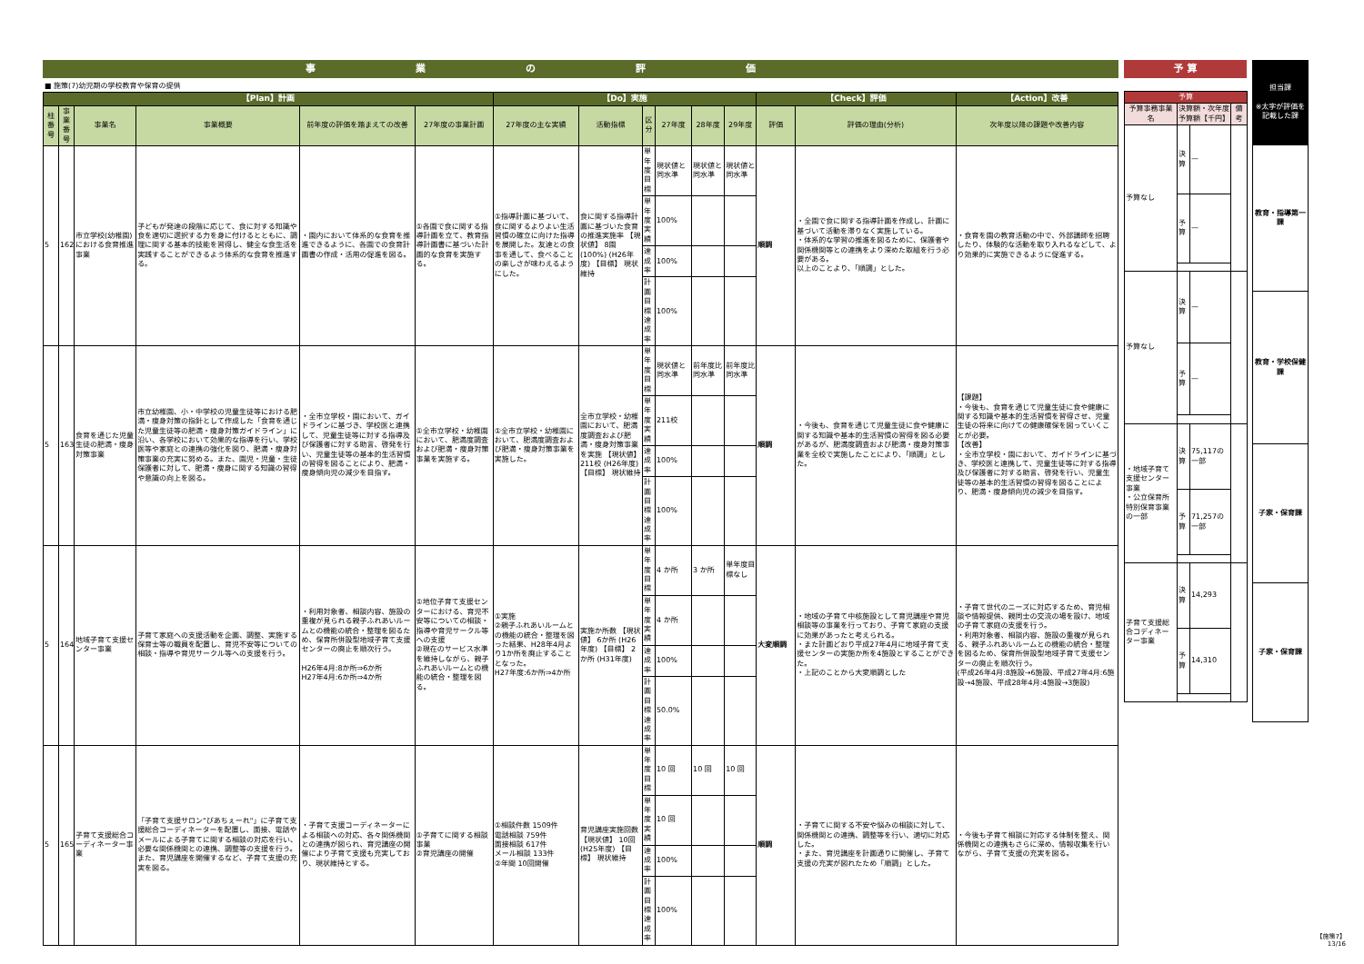事業の評価
■ 施策(7)幼児期の学校教育や保育の提供
| 【Plan】計画 | | | | | | 【Do】実施 | | | | | | 【Check】評価 | | 【Action】改善 |
| --- | --- | --- | --- | --- | --- | --- | --- | --- | --- | --- | --- | --- | --- | --- |
| 柱番号 | 事業番号 | 事業名 | 事業概要 | 前年度の評価を踏まえての改善 | 27年度の事業計画 | 27年度の主な実績 | 活動指標 | 区分 | 27年度 | 28年度 | 29年度 | 評価 | 評価の理由(分析) | 次年度以降の課題や改善内容 |
| 5 | 162 | 市立学校(幼稚園)における食育推進事業 | 子どもが発達の段階に応じて、食に対する知識や食を適切に選択する力を身に付けるとともに、調理に関する基本的技能を習得し、健全な食生活を実践することができるよう体系的な食育を推進する。 | ・園内において体系的な食育を推進できるように、各園での食育計画書の作成・活用の促進を図る。 | ①各園で食に関する指導計画を立て、教育指導計画書に基づいた計画的な食育を実施する。 | ①指導計画に基づいて、食に関するよりよい生活習慣の確立に向けた指導を展開した。友達との食事を通して、食べることの楽しさが味わえるようにした。 | 食に関する指導計画に基づいた食育の推進実施率 【現状値】 8園(100%) (H26年度) 【目標】 現状維持 | 単年度目標 | 現状値と同水準 | 現状値と同水準 | 現状値と同水準 | 順調 | ・全園で食に関する指導計画を作成し、計画に基づいて活動を滞りなく実施している。 ・体系的な学習の推進を図るために、保護者や関係機関等との連携をより深めた取組を行う必要がある。 以上のことより、「順調」とした。 | ・食育を園の教育活動の中で、外部講師を招聘したり、体験的な活動を取り入れるなどして、より効果的に実施できるように促進する。 |
| | | | | | | | | 単年度実績 | 100% | | | | | |
| | | | | | | | | 達成率 | 100% | | | | | |
| | | | | | | | | 計画目標達成率 | 100% | | | | | |
| 5 | 163 | 食育を通じた児童生徒の肥満・痩身対策事業 | 市立幼稚園、小・中学校の児童生徒等における肥満・痩身対策の指針として作成した「食育を通じた児童生徒等の肥満・痩身対策ガイドライン」に沿い、各学校において効果的な指導を行い、学校医等や家庭との連携の強化を図り、肥満・痩身対策事業の充実に努める。また、園児・児童・生徒保護者に対して、肥満・痩身に関する知識の習得や意識の向上を図る。 | ・全市立学校・園において、ガイドラインに基づき、学校医と連携して、児童生徒等に対する指導及び保護者に対する助言、啓発を行い、児童生徒等の基本的生活習慣の習得を図ることにより、肥満・痩身傾向児の減少を目指す。 | ①全市立学校・幼稚園において、肥満度調査および肥満・痩身対策事業を実施する。 | ①全市立学校・幼稚園において、肥満度調査および肥満・痩身対策事業を実施した。 | 全市立学校・幼稚園において、肥満度調査および肥満・痩身対策事業を実施 【現状値】 211校 (H26年度) 【目標】 現状維持 | 単年度目標 | 現状値と同水準 | 前年度比同水準 | 前年度比同水準 | 順調 | ・今後も、食育を通じて児童生徒に食や健康に関する知識や基本的生活習慣の習得を図る必要があるが、肥満度調査および肥満・痩身対策事業を全校で実施したことにより、「順調」とした。 | 【課題】 ・今後も、食育を通じて児童生徒に食や健康に関する知識や基本的生活習慣を習得させ、児童生徒の将来に向けての健康確保を図っていくことが必要。 【改善】 ・全市立学校・園において、ガイドラインに基づき、学校医と連携して、児童生徒等に対する指導及び保護者に対する助言、啓発を行い、児童生徒等の基本的生活習慣の習得を図ることにより、肥満・痩身傾向児の減少を目指す。 |
| | | | | | | | | 単年度実績 | 211校 | | | | | |
| | | | | | | | | 達成率 | 100% | | | | | |
| | | | | | | | | 計画目標達成率 | 100% | | | | | |
| 5 | 164 | 地域子育て支援センター事業 | 子育て家庭への支援活動を企画、調整、実施する保育士等の職員を配置し、育児不安等についての相談・指導や育児サークル等への支援を行う。 | ・利用対象者、相談内容、施設の重複が見られる親子ふれあいルームとの機能の統合・整理を図るため、保育所併設型地域子育て支援センターの廃止を順次行う。 H26年4月:8か所⇒6か所 H27年4月:6か所⇒4か所 | ①地位子育て支援センターにおける、育児不安等についての相談・指導や育児サークル等への支援 ②現在のサービス水準を維持しながら、親子ふれあいルームとの機能の統合・整理を図る。 | ①実施 ②親子ふれあいルームとの機能の統合・整理を図った結果、H28年4月より1か所を廃止することとなった。 H27年度:6か所⇒4か所 | 実施か所数 【現状値】 6か所 (H26年度) 【目標】 2か所 (H31年度) | 単年度目標 | 4 か所 | 3 か所 | 単年度目標なし | 大変順調 | ・地域の子育て中核施設として育児講座や育児相談等の事業を行っており、子育て家庭の支援に効果があったと考えられる。 ・また計画どおり平成27年4月に地域子育て支援センターの実施か所を4施設とすることができた。 ・上記のことから大変順調とした | ・子育て世代のニーズに対応するため、育児相談や情報提供、親同士の交流の場を設け、地域の子育て家庭の支援を行う。 ・利用対象者、相談内容、施設の重複が見られる、親子ふれあいルームとの機能の統合・整理を図るため、保育所併設型地域子育て支援センターの廃止を順次行う。 (平成26年4月:8施設→6施設、平成27年4月:6施設→4施設、平成28年4月:4施設→3施設) |
| | | | | | | | | 単年度実績 | 4 か所 | | | | | |
| | | | | | | | | 達成率 | 100% | | | | | |
| | | | | | | | | 計画目標達成率 | 50.0% | | | | | |
| 5 | 165 | 子育て支援総合コーディネーター事業 | 「子育て支援サロン"ぴあちぇーれ"」に子育て支援総合コーディネーターを配置し、面接、電話やメールによる子育てに関する相談の対応を行い、必要な関係機関との連携、調整等の支援を行う。また、育児講座を開催するなど、子育て支援の充実を図る。 | ・子育て支援コーディネーターによる相談への対応、各々関係機関との連携が図られ、育児講座の開催により子育て支援も充実しており、現状維持とする。 | ①子育てに関する相談事業 ②育児講座の開催 | ①相談件数 1509件 電話相談 759件 面接相談 617件 メール相談 133件 ②年間 10回開催 | 育児講座実施回数 【現状値】 10回 (H25年度) 【目標】 現状維持 | 単年度目標 | 10 回 | 10 回 | 10 回 | 順調 | ・子育てに関する不安や悩みの相談に対して、関係機関との連携、調整等を行い、適切に対応した。 ・また、育児講座を計画通りに開催し、子育て支援の充実が図れたため「順調」とした。 | ・今後も子育て相談に対応する体制を整え、関係機関との連携もさらに深め、情報収集を行いながら、子育て支援の充実を図る。 |
| | | | | | | | | 単年度実績 | 10 回 | | | | | |
| | | | | | | | | 達成率 | 100% | | | | | |
| | | | | | | | | 計画目標達成率 | 100% | | | | | |
予 算
| 予算 | | | |
| --- | --- | --- | --- |
| 予算事務事業名 | 決算額・次年度予算額【千円】 | | 備考 |
| 予算なし | 決算 | — | |
| | 予算 | — | |
| 予算なし | 決算 | — | |
| | 予算 | — | |
| ・地域子育て支援センター事業 ・公立保育所特別保育事業の一部 | 決算 | 75,117の一部 | |
| | 予算 | 71,257の一部 | |
| 子育て支援総合コディネーター事業 | 決算 | 14,293 | |
| | 予算 | 14,310 | |
| 担当課 ※太字が評価を記載した課 |
| 教育・指導第一課 |
| 教育・学校保健課 |
| 子家・保育課 |
| 子家・保育課 |
【施策7】
13/16